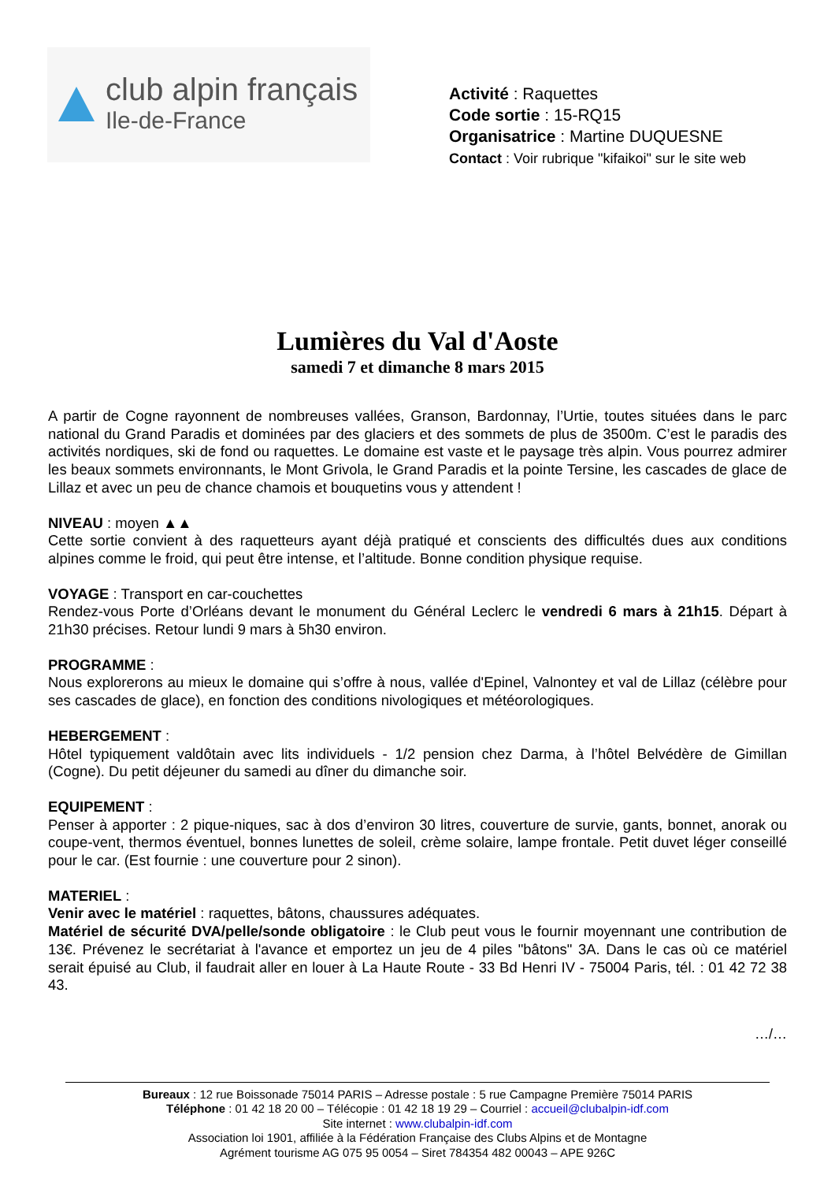club alpin français
Ile-de-France
Activité : Raquettes
Code sortie : 15-RQ15
Organisatrice : Martine DUQUESNE
Contact : Voir rubrique "kifaikoi" sur le site web
Lumières du Val d'Aoste
samedi 7 et dimanche 8 mars 2015
A partir de Cogne rayonnent de nombreuses vallées, Granson, Bardonnay, l’Urtie, toutes situées dans le parc national du Grand Paradis et dominées par des glaciers et des sommets de plus de 3500m. C’est le paradis des activités nordiques, ski de fond ou raquettes. Le domaine est vaste et le paysage très alpin. Vous pourrez admirer les beaux sommets environnants, le Mont Grivola, le Grand Paradis et la pointe Tersine, les cascades de glace de Lillaz et avec un peu de chance chamois et bouquetins vous y attendent !
NIVEAU : moyen ▲▲
Cette sortie convient à des raquetteurs ayant déjà pratiqué et conscients des difficultés dues aux conditions alpines comme le froid, qui peut être intense, et l’altitude. Bonne condition physique requise.
VOYAGE : Transport en car-couchettes
Rendez-vous Porte d’Orléans devant le monument du Général Leclerc le vendredi 6 mars à 21h15. Départ à 21h30 précises. Retour lundi 9 mars à 5h30 environ.
PROGRAMME :
Nous explorerons au mieux le domaine qui s’offre à nous, vallée d'Epinel, Valnontey et val de Lillaz (célèbre pour ses cascades de glace), en fonction des conditions nivologiques et météorologiques.
HEBERGEMENT :
Hôtel typiquement valdôtain avec lits individuels - 1/2 pension chez Darma, à l’hôtel Belvédère de Gimillan (Cogne). Du petit déjeuner du samedi au dîner du dimanche soir.
EQUIPEMENT :
Penser à apporter : 2 pique-niques, sac à dos d’environ 30 litres, couverture de survie, gants, bonnet, anorak ou coupe-vent, thermos éventuel, bonnes lunettes de soleil, crème solaire, lampe frontale. Petit duvet léger conseillé pour le car. (Est fournie : une couverture pour 2 sinon).
MATERIEL :
Venir avec le matériel : raquettes, bâtons, chaussures adéquates.
Matériel de sécurité DVA/pelle/sonde obligatoire : le Club peut vous le fournir moyennant une contribution de 13€. Prévenez le secrétariat à l'avance et emportez un jeu de 4 piles "bâtons" 3A. Dans le cas où ce matériel serait épuisé au Club, il faudrait aller en louer à La Haute Route - 33 Bd Henri IV - 75004 Paris, tél. : 01 42 72 38 43.
…/…
Bureaux : 12 rue Boissonade 75014 PARIS – Adresse postale : 5 rue Campagne Première 75014 PARIS
Téléphone : 01 42 18 20 00 – Télécopie : 01 42 18 19 29 – Courriel : accueil@clubalpin-idf.com
Site internet : www.clubalpin-idf.com
Association loi 1901, affiliée à la Fédération Française des Clubs Alpins et de Montagne
Agrément tourisme AG 075 95 0054 – Siret 784354 482 00043 – APE 926C